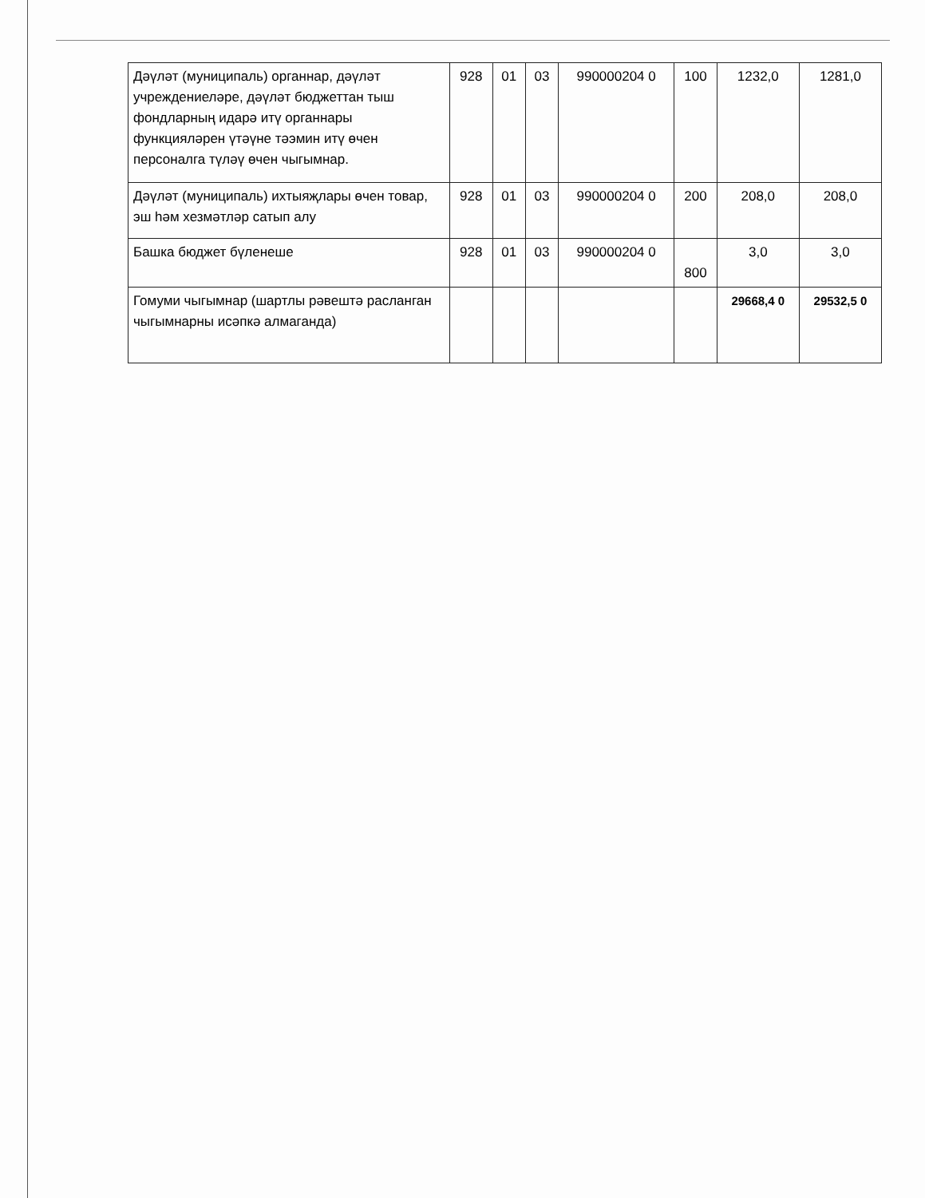| Дәүләт (муниципаль) органнар, дәүләт учреждениеләре, дәүләт бюджеттан тыш фондларның идарә итү органнары функцияләрен үтәүне тәэмин итү өчен персоналга түләү өчен чыгымнар. | 928 | 01 | 03 | 990000204 0 | 100 | 1232,0 | 1281,0 |
| Дәүләт (муниципаль) ихтыяҗлары өчен товар, эш һәм хезмәтләр сатып алу | 928 | 01 | 03 | 990000204 0 | 200 | 208,0 | 208,0 |
| Башка бюджет бүленеше | 928 | 01 | 03 | 990000204 0 | 800 | 3,0 | 3,0 |
| Гомуми чыгымнар (шартлы рәвештә расланган чыгымнарны исәпкә алмаганда) | | | | | | 29668,4 0 | 29532,5 0 |